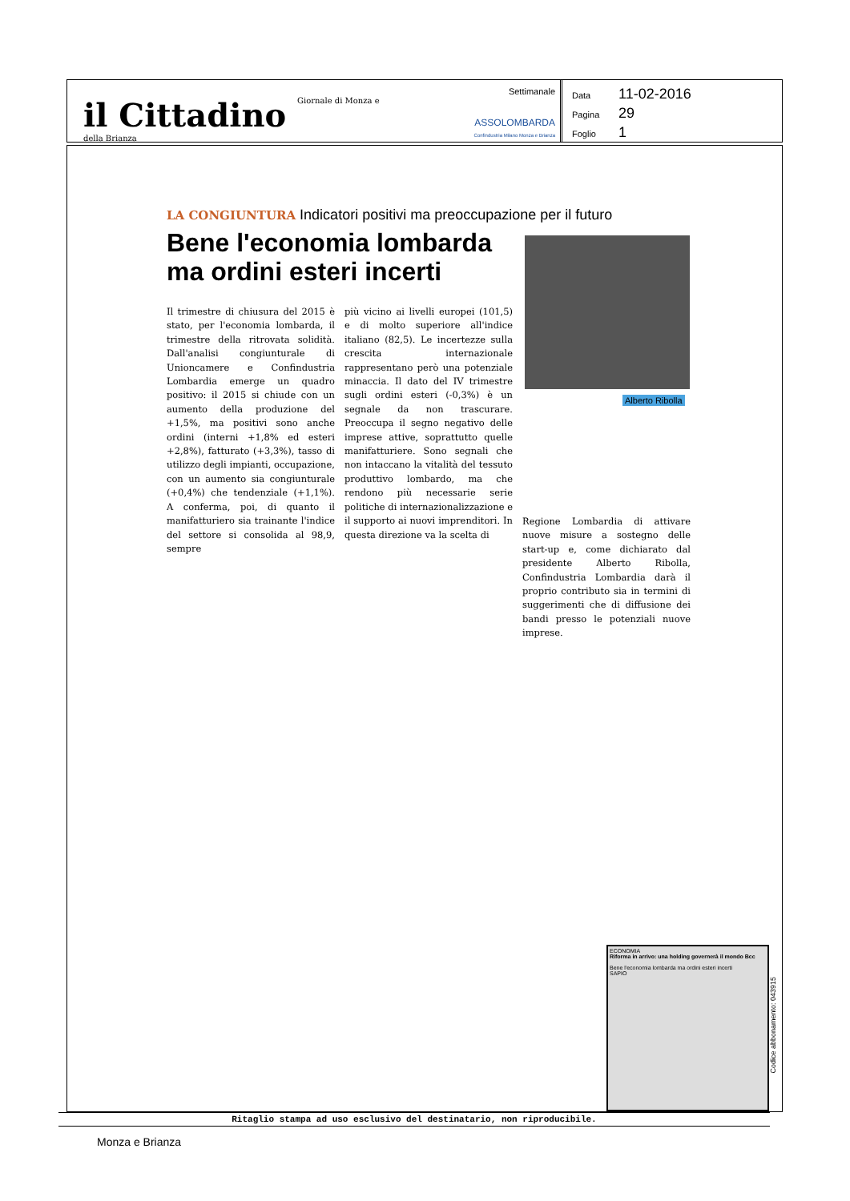il Cittadino Giornale di Monza e della Brianza
Settimanale
ASSOLOMBARDA
Confindustria Milano Monza e Brianza
Data 11-02-2016
Pagina 29
Foglio 1
LA CONGIUNTURA Indicatori positivi ma preoccupazione per il futuro
Bene l'economia lombarda ma ordini esteri incerti
Alberto Ribolla
Il trimestre di chiusura del 2015 è stato, per l'economia lombarda, il trimestre della ritrovata solidità. Dall'analisi congiunturale di Unioncamere e Confindustria Lombardia emerge un quadro positivo: il 2015 si chiude con un aumento della produzione del +1,5%, ma positivi sono anche ordini (interni +1,8% ed esteri +2,8%), fatturato (+3,3%), tasso di utilizzo degli impianti, occupazione, con un aumento sia congiunturale (+0,4%) che tendenziale (+1,1%). A conferma, poi, di quanto il manifatturiero sia trainante l'indice del settore si consolida al 98,9, sempre
più vicino ai livelli europei (101,5) e di molto superiore all'indice italiano (82,5). Le incertezze sulla crescita internazionale rappresentano però una potenziale minaccia. Il dato del IV trimestre sugli ordini esteri (-0,3%) è un segnale da non trascurare. Preoccupa il segno negativo delle imprese attive, soprattutto quelle manifatturiere. Sono segnali che non intaccano la vitalità del tessuto produttivo lombardo, ma che rendono più necessarie serie politiche di internazionalizzazione e il supporto ai nuovi imprenditori. In questa direzione va la scelta di
Regione Lombardia di attivare nuove misure a sostegno delle start-up e, come dichiarato dal presidente Alberto Ribolla, Confindustria Lombardia darà il proprio contributo sia in termini di suggerimenti che di diffusione dei bandi presso le potenziali nuove imprese.
ECONOMIA
Riforma in arrivo: una holding governerà il mondo Bcc
Bene l'economia lombarda ma ordini esteri incerti
SAPIO
Codice abbonamento: 043915
Ritaglio stampa ad uso esclusivo del destinatario, non riproducibile.
Monza e Brianza